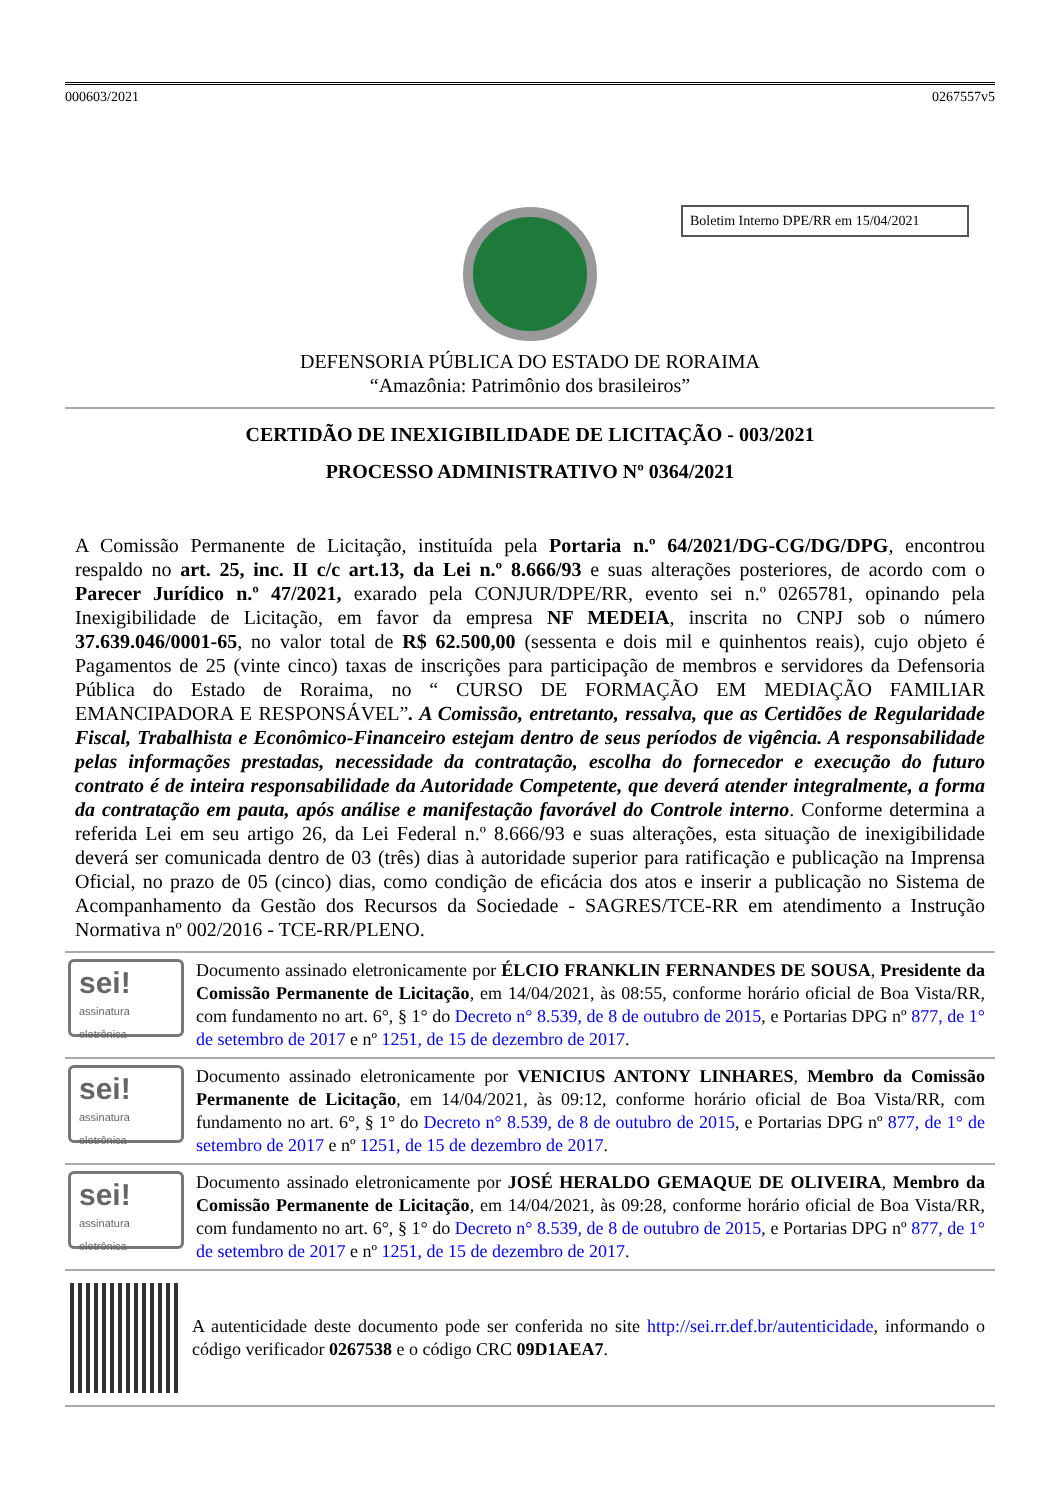000603/2021 0267557v5
Boletim Interno DPE/RR em 15/04/2021
DEFENSORIA PÚBLICA DO ESTADO DE RORAIMA
“Amazônia: Patrimônio dos brasileiros”
CERTIDÃO DE INEXIGIBILIDADE DE LICITAÇÃO - 003/2021
PROCESSO ADMINISTRATIVO Nº 0364/2021
A Comissão Permanente de Licitação, instituída pela Portaria n.º 64/2021/DG-CG/DG/DPG, encontrou respaldo no art. 25, inc. II c/c art.13, da Lei n.º 8.666/93 e suas alterações posteriores, de acordo com o Parecer Jurídico n.º 47/2021, exarado pela CONJUR/DPE/RR, evento sei n.º 0265781, opinando pela Inexigibilidade de Licitação, em favor da empresa NF MEDEIA, inscrita no CNPJ sob o número 37.639.046/0001-65, no valor total de R$ 62.500,00 (sessenta e dois mil e quinhentos reais), cujo objeto é Pagamentos de 25 (vinte cinco) taxas de inscrições para participação de membros e servidores da Defensoria Pública do Estado de Roraima, no “ CURSO DE FORMAÇÃO EM MEDIAÇÃO FAMILIAR EMANCIPADORA E RESPONSÁVEL”. A Comissão, entretanto, ressalva, que as Certidões de Regularidade Fiscal, Trabalhista e Econômico-Financeiro estejam dentro de seus períodos de vigência. A responsabilidade pelas informações prestadas, necessidade da contratação, escolha do fornecedor e execução do futuro contrato é de inteira responsabilidade da Autoridade Competente, que deverá atender integralmente, a forma da contratação em pauta, após análise e manifestação favorável do Controle interno. Conforme determina a referida Lei em seu artigo 26, da Lei Federal n.º 8.666/93 e suas alterações, esta situação de inexigibilidade deverá ser comunicada dentro de 03 (três) dias à autoridade superior para ratificação e publicação na Imprensa Oficial, no prazo de 05 (cinco) dias, como condição de eficácia dos atos e inserir a publicação no Sistema de Acompanhamento da Gestão dos Recursos da Sociedade - SAGRES/TCE-RR em atendimento a Instrução Normativa nº 002/2016 - TCE-RR/PLENO.
sei!
assinatura eletrônica
Documento assinado eletronicamente por ÉLCIO FRANKLIN FERNANDES DE SOUSA, Presidente da Comissão Permanente de Licitação, em 14/04/2021, às 08:55, conforme horário oficial de Boa Vista/RR, com fundamento no art. 6°, § 1° do Decreto n° 8.539, de 8 de outubro de 2015, e Portarias DPG nº 877, de 1° de setembro de 2017 e nº 1251, de 15 de dezembro de 2017.
sei!
assinatura eletrônica
Documento assinado eletronicamente por VENICIUS ANTONY LINHARES, Membro da Comissão Permanente de Licitação, em 14/04/2021, às 09:12, conforme horário oficial de Boa Vista/RR, com fundamento no art. 6°, § 1° do Decreto n° 8.539, de 8 de outubro de 2015, e Portarias DPG nº 877, de 1° de setembro de 2017 e nº 1251, de 15 de dezembro de 2017.
sei!
assinatura eletrônica
Documento assinado eletronicamente por JOSÉ HERALDO GEMAQUE DE OLIVEIRA, Membro da Comissão Permanente de Licitação, em 14/04/2021, às 09:28, conforme horário oficial de Boa Vista/RR, com fundamento no art. 6°, § 1° do Decreto n° 8.539, de 8 de outubro de 2015, e Portarias DPG nº 877, de 1° de setembro de 2017 e nº 1251, de 15 de dezembro de 2017.
A autenticidade deste documento pode ser conferida no site http://sei.rr.def.br/autenticidade, informando o código verificador 0267538 e o código CRC 09D1AEA7.